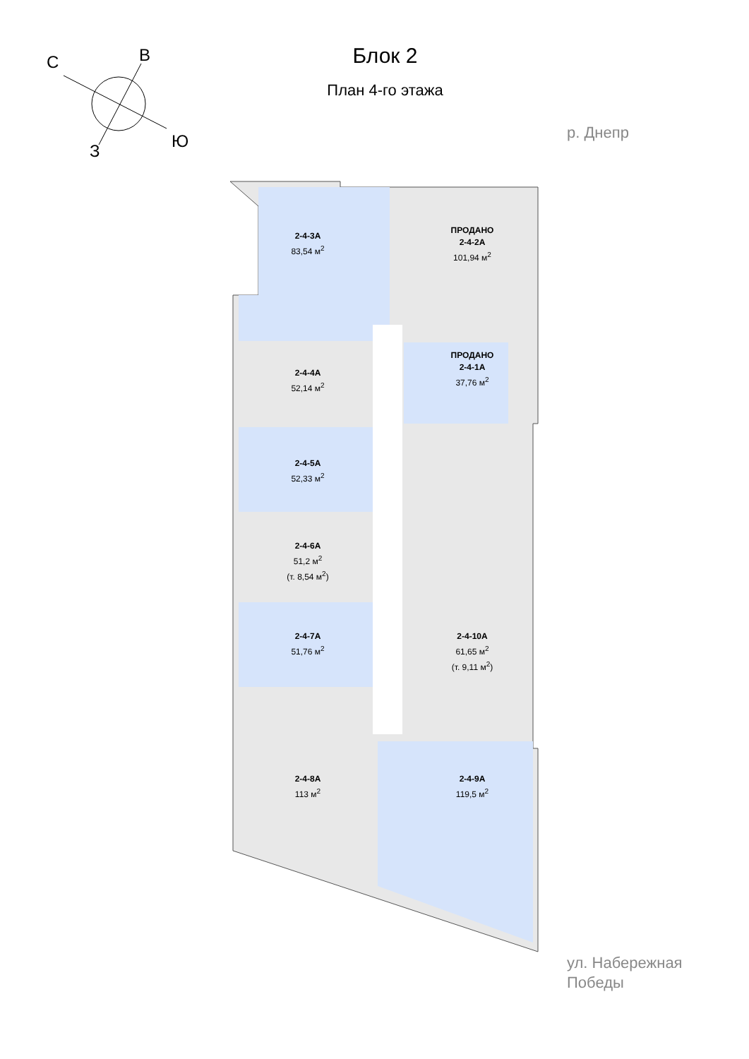Блок 2
План 4-го этажа
С В
З Ю р. Днепр
2-4-3А
83,54 м<sup>2</sup>
ПРОДАНО
2-4-2А
101,94 м<sup>2</sup>
2-4-4А
52,14 м<sup>2</sup>
ПРОДАНО
2-4-1А
37,76 м<sup>2</sup>
2-4-5А
52,33 м<sup>2</sup>
2-4-6А
51,2 м<sup>2</sup>
(т. 8,54 м<sup>2</sup>)
2-4-7А
51,76 м<sup>2</sup>
2-4-10А
61,65 м<sup>2</sup>
(т. 9,11 м<sup>2</sup>)
2-4-8А
113 м<sup>2</sup>
2-4-9А
119,5 м<sup>2</sup>
ул. Набережная
Победы